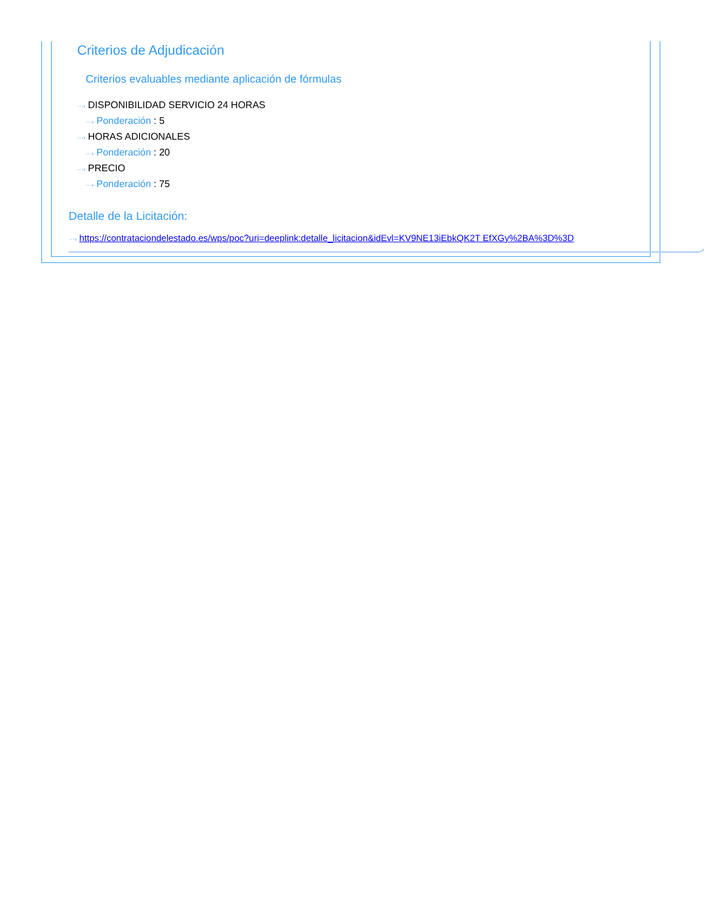Criterios de Adjudicación
Criterios evaluables mediante aplicación de fórmulas
···› DISPONIBILIDAD SERVICIO 24 HORAS
···› Ponderación : 5
···› HORAS ADICIONALES
···› Ponderación : 20
···› PRECIO
···› Ponderación : 75
Detalle de la Licitación:
···› https://contrataciondelestado.es/wps/poc?uri=deeplink:detalle_licitacion&idEvl=KV9NE13iEbkQK2T EfXGy%2BA%3D%3D